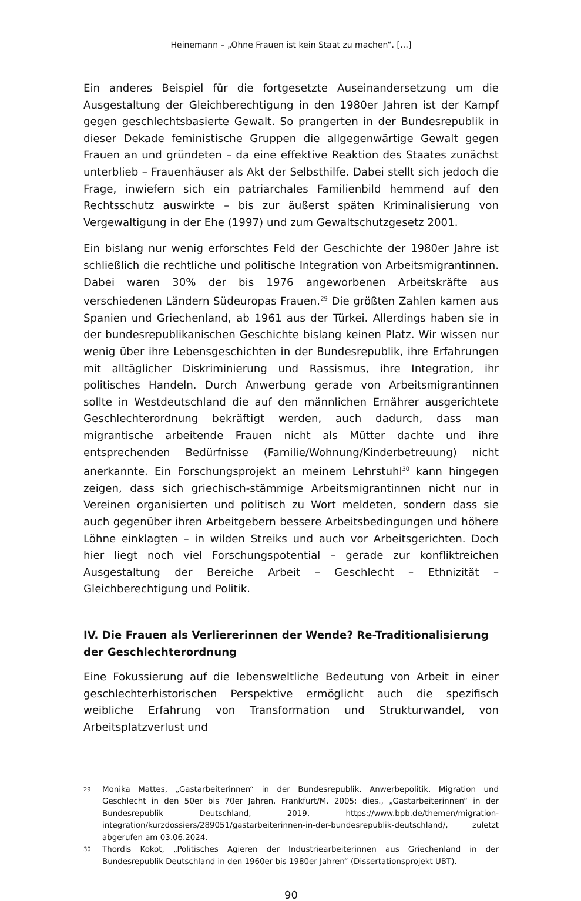Heinemann – „Ohne Frauen ist kein Staat zu machen“. […]
Ein anderes Beispiel für die fortgesetzte Auseinandersetzung um die Ausgestaltung der Gleichberechtigung in den 1980er Jahren ist der Kampf gegen geschlechtsbasierte Gewalt. So prangerten in der Bundesrepublik in dieser Dekade feministische Gruppen die allgegenwärtige Gewalt gegen Frauen an und gründeten – da eine effektive Reaktion des Staates zunächst unterblieb – Frauenhäuser als Akt der Selbsthilfe. Dabei stellt sich jedoch die Frage, inwiefern sich ein patriarchales Familienbild hemmend auf den Rechtsschutz auswirkte – bis zur äußerst späten Kriminalisierung von Vergewaltigung in der Ehe (1997) und zum Gewaltschutzgesetz 2001.
Ein bislang nur wenig erforschtes Feld der Geschichte der 1980er Jahre ist schließlich die rechtliche und politische Integration von Arbeitsmigrantinnen. Dabei waren 30% der bis 1976 angeworbenen Arbeitskräfte aus verschiedenen Ländern Südeuropas Frauen.<sup>29</sup> Die größten Zahlen kamen aus Spanien und Griechenland, ab 1961 aus der Türkei. Allerdings haben sie in der bundesrepublikanischen Geschichte bislang keinen Platz. Wir wissen nur wenig über ihre Lebensgeschichten in der Bundesrepublik, ihre Erfahrungen mit alltäglicher Diskriminierung und Rassismus, ihre Integration, ihr politisches Handeln. Durch Anwerbung gerade von Arbeitsmigrantinnen sollte in Westdeutschland die auf den männlichen Ernährer ausgerichtete Geschlechterordnung bekräftigt werden, auch dadurch, dass man migrantische arbeitende Frauen nicht als Mütter dachte und ihre entsprechenden Bedürfnisse (Familie/Wohnung/Kinderbetreuung) nicht anerkannte. Ein Forschungsprojekt an meinem Lehrstuhl<sup>30</sup> kann hingegen zeigen, dass sich griechisch-stämmige Arbeitsmigrantinnen nicht nur in Vereinen organisierten und politisch zu Wort meldeten, sondern dass sie auch gegenüber ihren Arbeitgebern bessere Arbeitsbedingungen und höhere Löhne einklagten – in wilden Streiks und auch vor Arbeitsgerichten. Doch hier liegt noch viel Forschungspotential – gerade zur konfliktreichen Ausgestaltung der Bereiche Arbeit – Geschlecht – Ethnizität – Gleichberechtigung und Politik.
IV. Die Frauen als Verliererinnen der Wende? Re-Traditionalisierung der Geschlechterordnung
Eine Fokussierung auf die lebensweltliche Bedeutung von Arbeit in einer geschlechterhistorischen Perspektive ermöglicht auch die spezifisch weibliche Erfahrung von Transformation und Strukturwandel, von Arbeitsplatzverlust und
29 Monika Mattes, „Gastarbeiterinnen“ in der Bundesrepublik. Anwerbepolitik, Migration und Geschlecht in den 50er bis 70er Jahren, Frankfurt/M. 2005; dies., „Gastarbeiterinnen“ in der Bundesrepublik Deutschland, 2019, https://www.bpb.de/themen/migration-integration/kurzdossiers/289051/gastarbeiterinnen-in-der-bundesrepublik-deutschland/, zuletzt abgerufen am 03.06.2024.
30 Thordis Kokot, „Politisches Agieren der Industriearbeiterinnen aus Griechenland in der Bundesrepublik Deutschland in den 1960er bis 1980er Jahren“ (Dissertationsprojekt UBT).
90